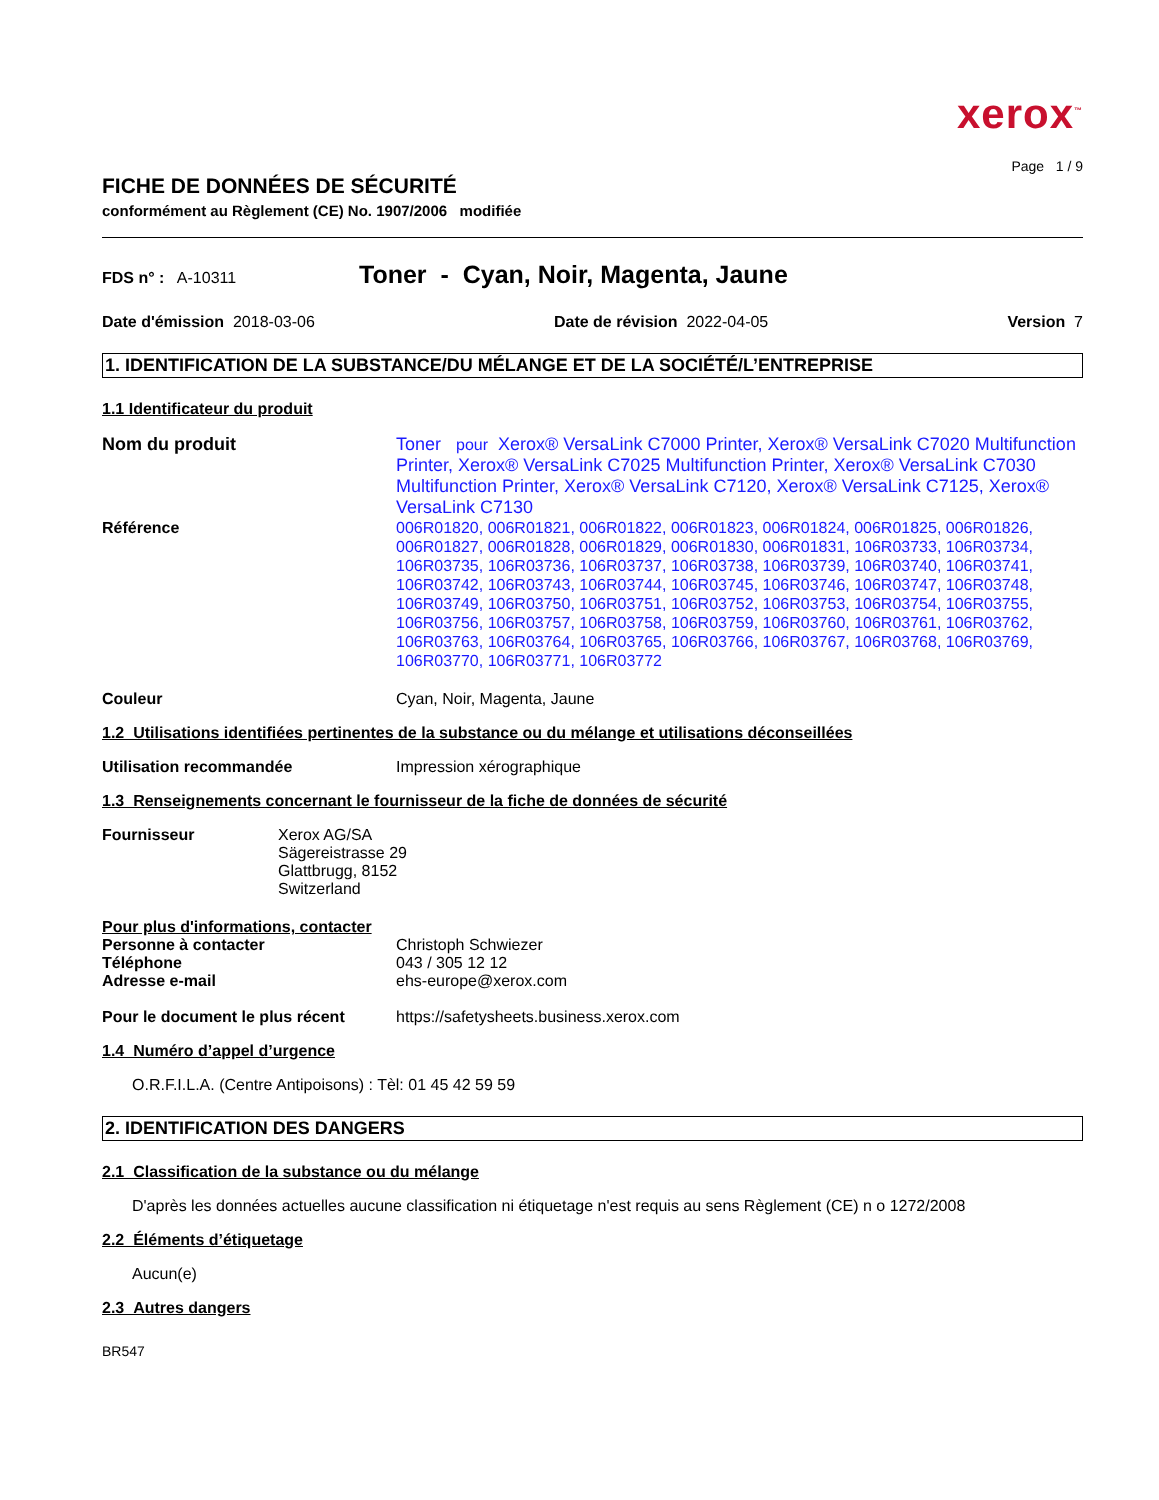xerox<sup>™</sup>
Page 1 / 9
FICHE DE DONNÉES DE SÉCURITÉ
conformément au Règlement (CE) No. 1907/2006 modifiée
FDS n° : A-10311
Toner - Cyan, Noir, Magenta, Jaune
Date d'émission 2018-03-06 Date de révision 2022-04-05 Version 7
1. IDENTIFICATION DE LA SUBSTANCE/DU MÉLANGE ET DE LA SOCIÉTÉ/L’ENTREPRISE
1.1 Identificateur du produit
Nom du produit Toner pour Xerox® VersaLink C7000 Printer, Xerox® VersaLink C7020 Multifunction Printer, Xerox® VersaLink C7025 Multifunction Printer, Xerox® VersaLink C7030 Multifunction Printer, Xerox® VersaLink C7120, Xerox® VersaLink C7125, Xerox® VersaLink C7130
Référence
006R01820, 006R01821, 006R01822, 006R01823, 006R01824, 006R01825, 006R01826, 006R01827, 006R01828, 006R01829, 006R01830, 006R01831, 106R03733, 106R03734, 106R03735, 106R03736, 106R03737, 106R03738, 106R03739, 106R03740, 106R03741, 106R03742, 106R03743, 106R03744, 106R03745, 106R03746, 106R03747, 106R03748, 106R03749, 106R03750, 106R03751, 106R03752, 106R03753, 106R03754, 106R03755, 106R03756, 106R03757, 106R03758, 106R03759, 106R03760, 106R03761, 106R03762, 106R03763, 106R03764, 106R03765, 106R03766, 106R03767, 106R03768, 106R03769, 106R03770, 106R03771, 106R03772
Couleur Cyan, Noir, Magenta, Jaune
1.2 Utilisations identifiées pertinentes de la substance ou du mélange et utilisations déconseillées
Utilisation recommandée Impression xérographique
1.3 Renseignements concernant le fournisseur de la fiche de données de sécurité
Fournisseur Xerox AG/SA
Sägereistrasse 29
Glattbrugg, 8152
Switzerland
Pour plus d'informations, contacter
Personne à contacter Christoph Schwiezer
Téléphone 043 / 305 12 12
Adresse e-mail ehs-europe@xerox.com
Pour le document le plus récent
https://safetysheets.business.xerox.com
1.4 Numéro d’appel d’urgence
O.R.F.I.L.A. (Centre Antipoisons) : Tèl: 01 45 42 59 59
2. IDENTIFICATION DES DANGERS
2.1 Classification de la substance ou du mélange
D'après les données actuelles aucune classification ni étiquetage n'est requis au sens Règlement (CE) n o 1272/2008
2.2 Éléments d’étiquetage
Aucun(e)
2.3 Autres dangers
BR547